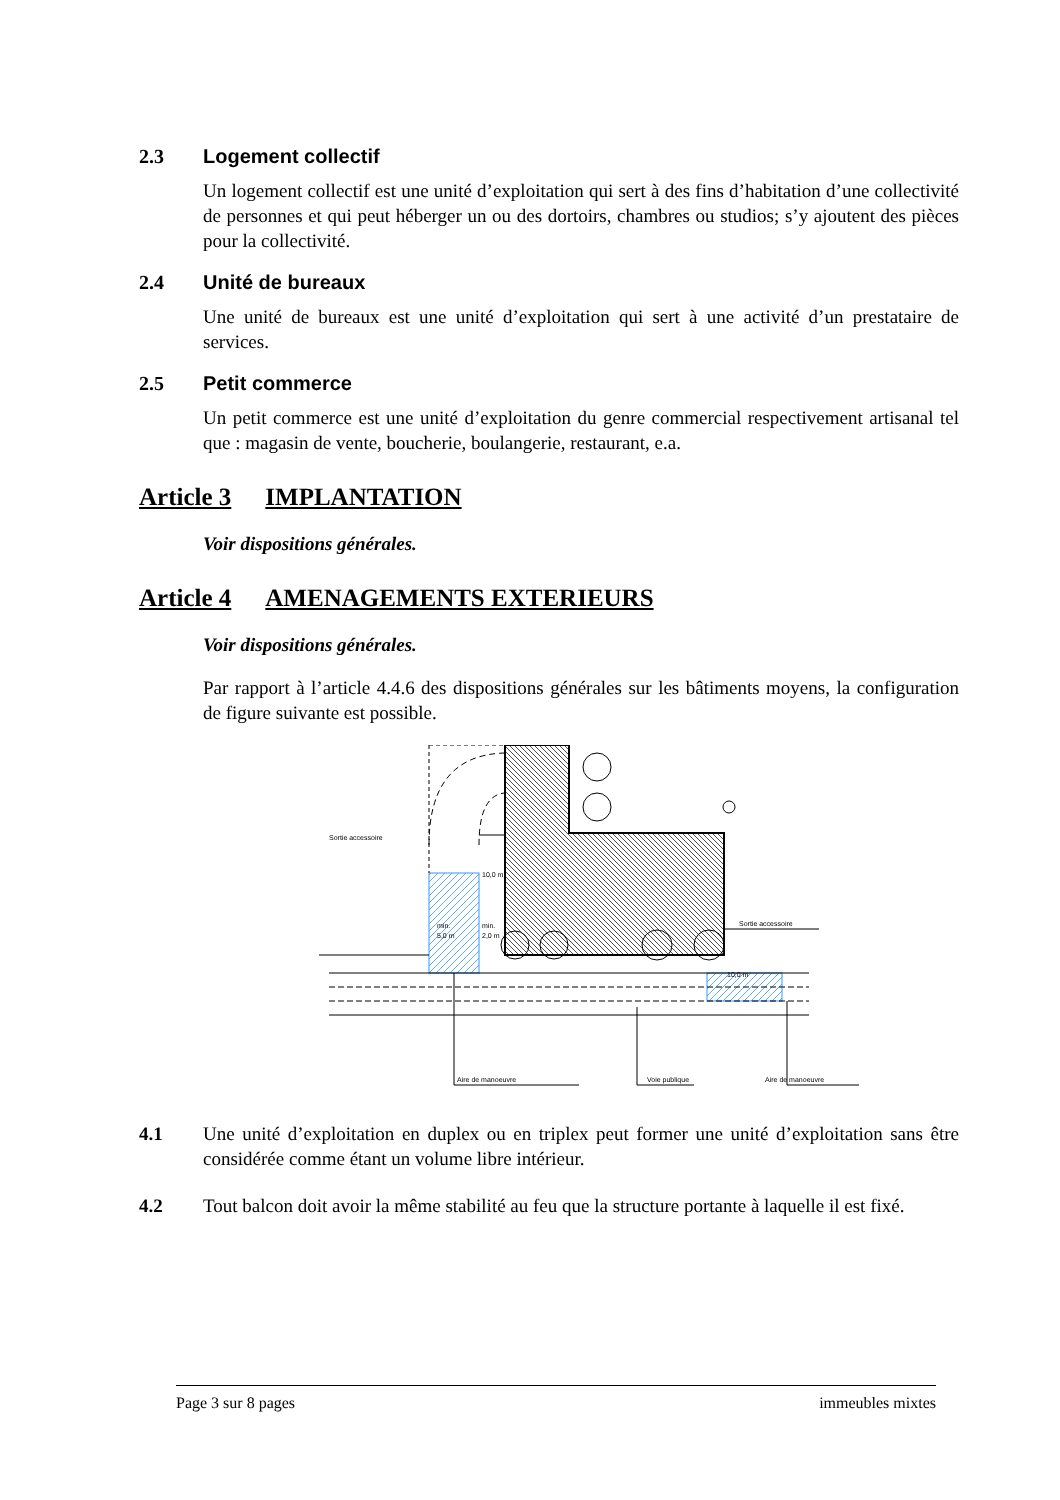2.3 Logement collectif
Un logement collectif est une unité d’exploitation qui sert à des fins d’habitation d’une collectivité de personnes et qui peut héberger un ou des dortoirs, chambres ou studios; s’y ajoutent des pièces pour la collectivité.
2.4 Unité de bureaux
Une unité de bureaux est une unité d’exploitation qui sert à une activité d’un prestataire de services.
2.5 Petit commerce
Un petit commerce est une unité d’exploitation du genre commercial respectivement artisanal tel que : magasin de vente, boucherie, boulangerie, restaurant, e.a.
Article 3 IMPLANTATION
Voir dispositions générales.
Article 4 AMENAGEMENTS EXTERIEURS
Voir dispositions générales.
Par rapport à l’article 4.4.6 des dispositions générales sur les bâtiments moyens, la configuration de figure suivante est possible.
Sortie accessoire
10,0 m
min.
5,0 m
min.
2,0 m
Sortie accessoire
10,0 m
Aire de manoeuvre
Voie publique
Aire de manoeuvre
4.1 Une unité d’exploitation en duplex ou en triplex peut former une unité d’exploitation sans être considérée comme étant un volume libre intérieur.
4.2 Tout balcon doit avoir la même stabilité au feu que la structure portante à laquelle il est fixé.
Page 3 sur 8 pages immeubles mixtes